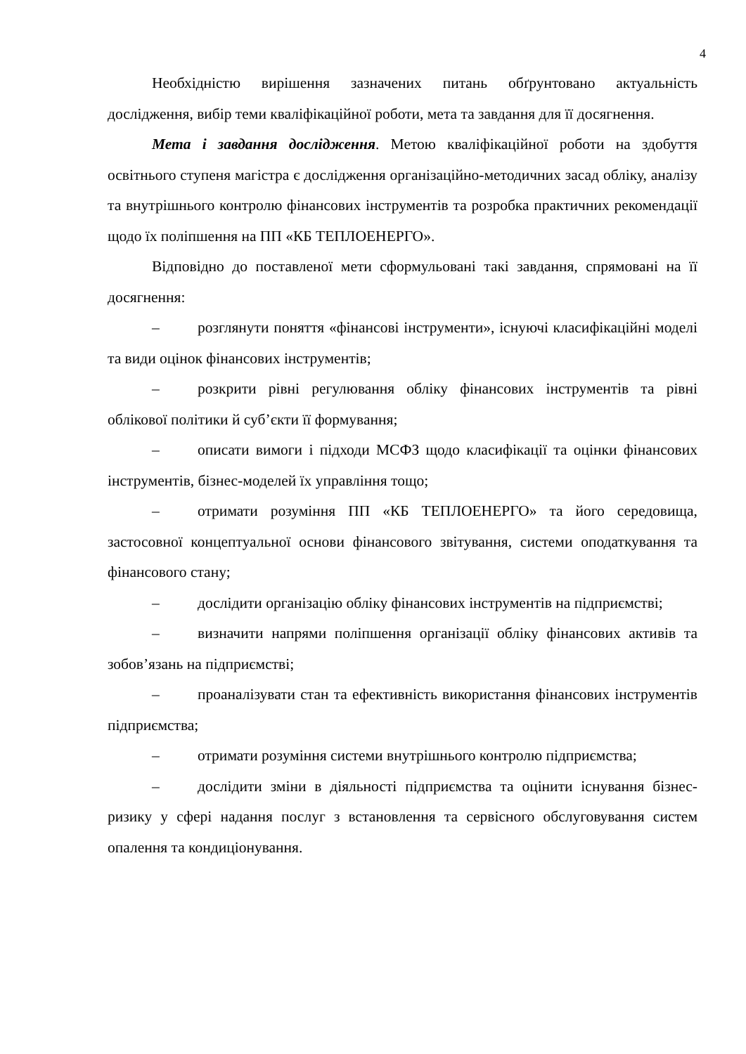4
Необхідністю вирішення зазначених питань обґрунтовано актуальність дослідження, вибір теми кваліфікаційної роботи, мета та завдання для її досягнення.
Мета і завдання дослідження. Метою кваліфікаційної роботи на здобуття освітнього ступеня магістра є дослідження організаційно-методичних засад обліку, аналізу та внутрішнього контролю фінансових інструментів та розробка практичних рекомендації щодо їх поліпшення на ПП «КБ ТЕПЛОЕНЕРГО».
Відповідно до поставленої мети сформульовані такі завдання, спрямовані на її досягнення:
– розглянути поняття «фінансові інструменти», існуючі класифікаційні моделі та види оцінок фінансових інструментів;
– розкрити рівні регулювання обліку фінансових інструментів та рівні облікової політики й суб’єкти її формування;
– описати вимоги і підходи МСФЗ щодо класифікації та оцінки фінансових інструментів, бізнес-моделей їх управління тощо;
– отримати розуміння ПП «КБ ТЕПЛОЕНЕРГО» та його середовища, застосовної концептуальної основи фінансового звітування, системи оподаткування та фінансового стану;
– дослідити організацію обліку фінансових інструментів на підприємстві;
– визначити напрями поліпшення організації обліку фінансових активів та зобов’язань на підприємстві;
– проаналізувати стан та ефективність використання фінансових інструментів підприємства;
– отримати розуміння системи внутрішнього контролю підприємства;
– дослідити зміни в діяльності підприємства та оцінити існування бізнес-ризику у сфері надання послуг з встановлення та сервісного обслуговування систем опалення та кондиціонування.